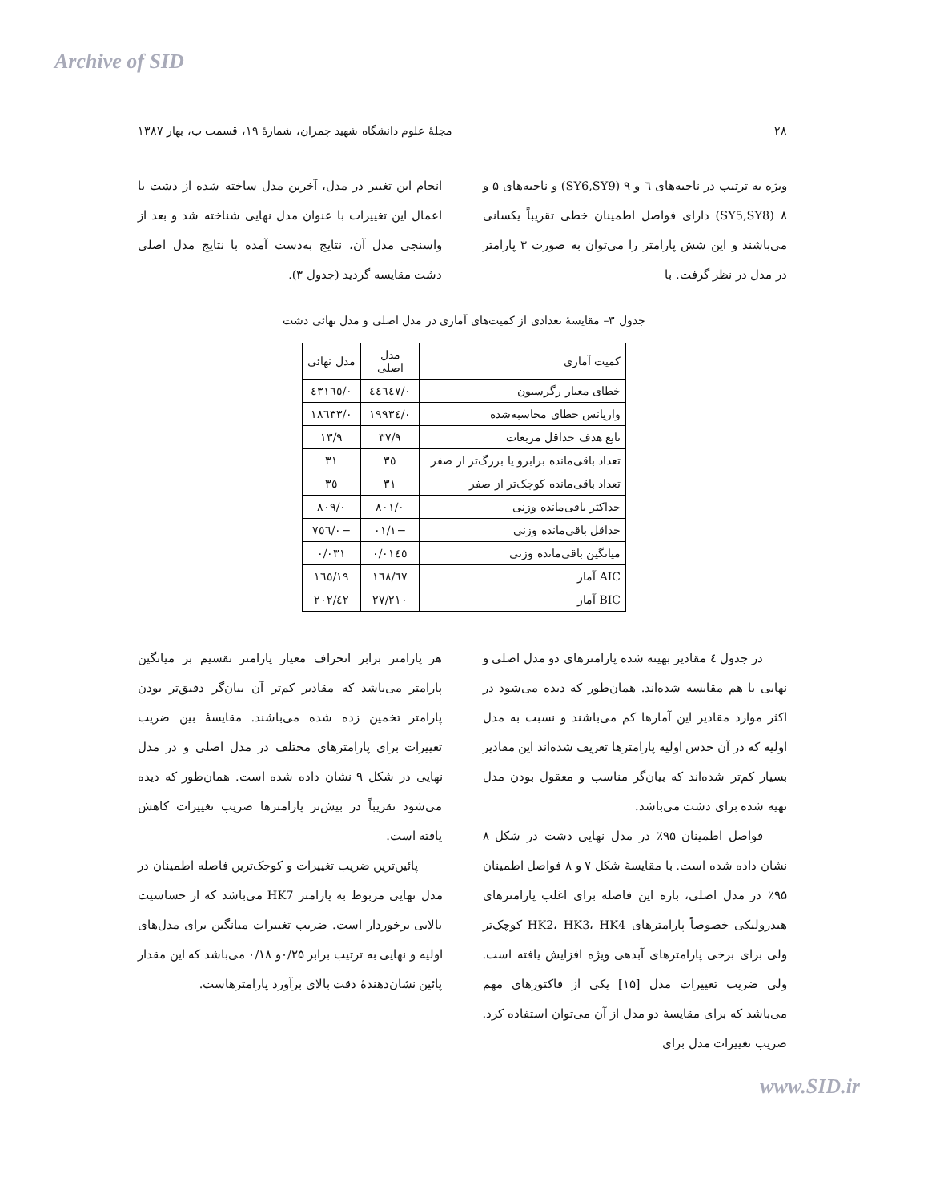Archive of SID
۲۸ مجلهٔ علوم دانشگاه شهید چمران، شمارهٔ ۱۹، قسمت ب، بهار ۱۳۸۷
ویژه به ترتیب در ناحیه‌های ٦ و ۹ (SY6,SY9) و ناحیه‌های ۵ و ۸ (SY5,SY8) دارای فواصل اطمینان خطی تقریباً یکسانی می‌باشند و این شش پارامتر را می‌توان به صورت ۳ پارامتر در مدل در نظر گرفت. با
انجام این تغییر در مدل، آخرین مدل ساخته شده از دشت با اعمال این تغییرات با عنوان مدل نهایی شناخته شد و بعد از واسنجی مدل آن، نتایج به‌دست آمده با نتایج مدل اصلی دشت مقایسه گردید (جدول ۳).
جدول ۳– مقایسهٔ تعدادی از کمیت‌های آماری در مدل اصلی و مدل نهائی دشت
| کمیت آماری | مدل اصلی | مدل نهائی |
| --- | --- | --- |
| خطای معیار رگرسیون | ۰/٤٤٦٤٧ | ۰/٤٣١٦٥ |
| واریانس خطای محاسبه‌شده | ۰/١٩٩٣٤ | ۰/١٨٦٣٣ |
| تابع هدف حداقل مربعات | ۹/٣٧ | ۹/١٣ |
| تعداد باقی‌مانده برابرو یا بزرگ‌تر از صفر | ٣٥ | ٣١ |
| تعداد باقی‌مانده کوچک‌تر از صفر | ٣١ | ٣٥ |
| حداکثر باقی‌مانده وزنی | ۰/٨۰١ | ۰/٨۰٩ |
| حداقل باقی‌مانده وزنی | −١/۰١ | −۰/٧٥٦ |
| میانگین باقی‌مانده وزنی | ۰/۰١٤٥ | ۰/۰٣١ |
| AIC آمار | ١٦٨/٦٧ | ١٦٥/١٩ |
| BIC آمار | ٢١۰/٢٧ | ٢۰٢/٤٢ |
در جدول ٤ مقادیر بهینه شده پارامترهای دو مدل اصلی و نهایی با هم مقایسه شده‌اند. همان‌طور که دیده می‌شود در اکثر موارد مقادیر این آمارها کم می‌باشند و نسبت به مدل اولیه که در آن حدس اولیه پارامترها تعریف شده‌اند این مقادیر بسیار کم‌تر شده‌اند که بیان‌گر مناسب و معقول بودن مدل تهیه شده برای دشت می‌باشد.
فواصل اطمینان ۹۵٪ در مدل نهایی دشت در شکل ۸ نشان داده شده است. با مقایسهٔ شکل ۷ و ۸ فواصل اطمینان ۹۵٪ در مدل اصلی، بازه این فاصله برای اغلب پارامترهای هیدرولیکی خصوصاً پارامترهای HK2، HK3، HK4 کوچک‌تر ولی برای برخی پارامترهای آبدهی ویژه افزایش یافته است. ولی ضریب تغییرات مدل [۱۵] یکی از فاکتورهای مهم می‌باشد که برای مقایسهٔ دو مدل از آن می‌توان استفاده کرد. ضریب تغییرات مدل برای
هر پارامتر برابر انحراف معیار پارامتر تقسیم بر میانگین پارامتر می‌باشد که مقادیر کم‌تر آن بیان‌گر دقیق‌تر بودن پارامتر تخمین زده شده می‌باشند. مقایسهٔ بین ضریب تغییرات برای پارامترهای مختلف در مدل اصلی و در مدل نهایی در شکل ۹ نشان داده شده است. همان‌طور که دیده می‌شود تقریباً در بیش‌تر پارامترها ضریب تغییرات کاهش یافته است.
پائین‌ترین ضریب تغییرات و کوچک‌ترین فاصله اطمینان در مدل نهایی مربوط به پارامتر HK7 می‌باشد که از حساسیت بالایی برخوردار است. ضریب تغییرات میانگین برای مدل‌های اولیه و نهایی به ترتیب برابر ۰/۲۵و ۰/۱۸ می‌باشد که این مقدار پائین نشان‌دهندهٔ دقت بالای برآورد پارامترهاست.
www.SID.ir